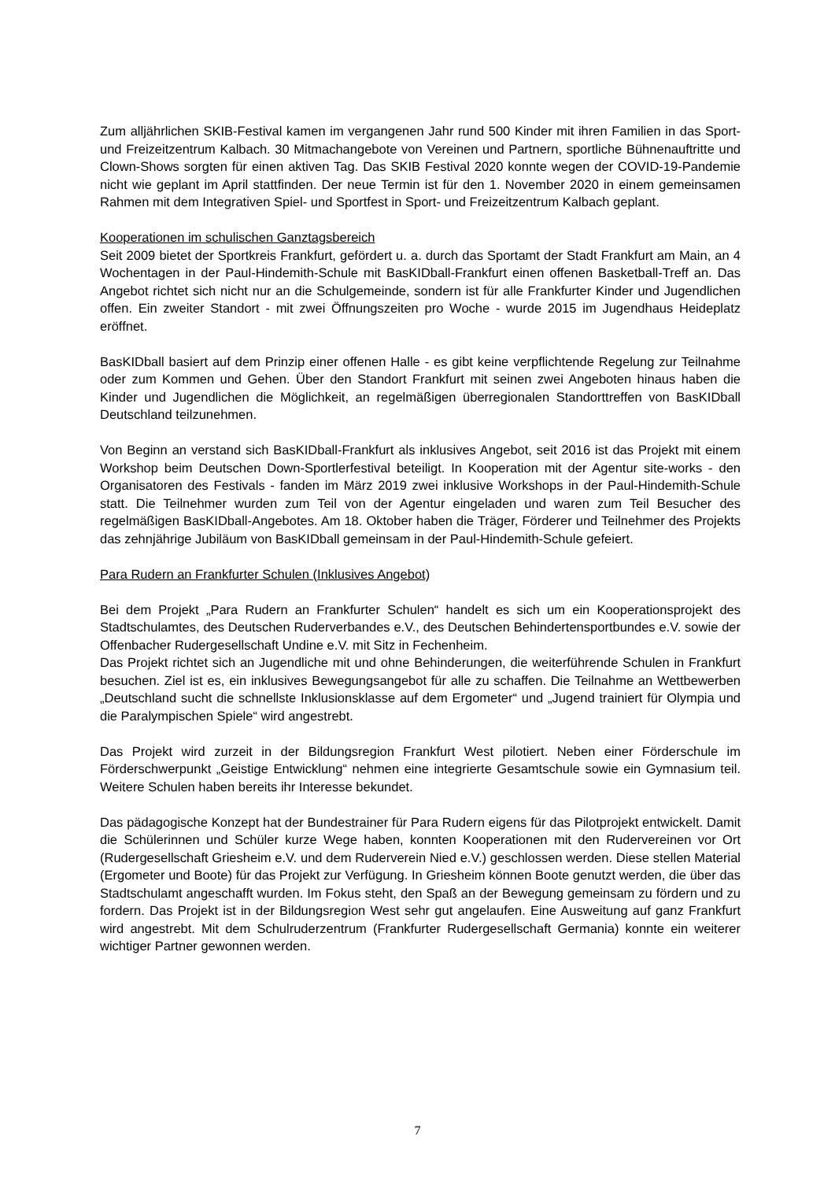Zum alljährlichen SKIB-Festival kamen im vergangenen Jahr rund 500 Kinder mit ihren Familien in das Sport- und Freizeitzentrum Kalbach. 30 Mitmachangebote von Vereinen und Partnern, sportliche Bühnenauftritte und Clown-Shows sorgten für einen aktiven Tag. Das SKIB Festival 2020 konnte wegen der COVID-19-Pandemie nicht wie geplant im April stattfinden. Der neue Termin ist für den 1. November 2020 in einem gemeinsamen Rahmen mit dem Integrativen Spiel- und Sportfest in Sport- und Freizeitzentrum Kalbach geplant.
Kooperationen im schulischen Ganztagsbereich
Seit 2009 bietet der Sportkreis Frankfurt, gefördert u. a. durch das Sportamt der Stadt Frankfurt am Main, an 4 Wochentagen in der Paul-Hindemith-Schule mit BasKIDball-Frankfurt einen offenen Basketball-Treff an. Das Angebot richtet sich nicht nur an die Schulgemeinde, sondern ist für alle Frankfurter Kinder und Jugendlichen offen. Ein zweiter Standort - mit zwei Öffnungszeiten pro Woche - wurde 2015 im Jugendhaus Heideplatz eröffnet.
BasKIDball basiert auf dem Prinzip einer offenen Halle - es gibt keine verpflichtende Regelung zur Teilnahme oder zum Kommen und Gehen. Über den Standort Frankfurt mit seinen zwei Angeboten hinaus haben die Kinder und Jugendlichen die Möglichkeit, an regelmäßigen überregionalen Standorttreffen von BasKIDball Deutschland teilzunehmen.
Von Beginn an verstand sich BasKIDball-Frankfurt als inklusives Angebot, seit 2016 ist das Projekt mit einem Workshop beim Deutschen Down-Sportlerfestival beteiligt. In Kooperation mit der Agentur site-works - den Organisatoren des Festivals - fanden im März 2019 zwei inklusive Workshops in der Paul-Hindemith-Schule statt. Die Teilnehmer wurden zum Teil von der Agentur eingeladen und waren zum Teil Besucher des regelmäßigen BasKIDball-Angebotes. Am 18. Oktober haben die Träger, Förderer und Teilnehmer des Projekts das zehnjährige Jubiläum von BasKIDball gemeinsam in der Paul-Hindemith-Schule gefeiert.
Para Rudern an Frankfurter Schulen (Inklusives Angebot)
Bei dem Projekt „Para Rudern an Frankfurter Schulen“ handelt es sich um ein Kooperationsprojekt des Stadtschulamtes, des Deutschen Ruderverbandes e.V., des Deutschen Behindertensportbundes e.V. sowie der Offenbacher Rudergesellschaft Undine e.V. mit Sitz in Fechenheim.
Das Projekt richtet sich an Jugendliche mit und ohne Behinderungen, die weiterführende Schulen in Frankfurt besuchen. Ziel ist es, ein inklusives Bewegungsangebot für alle zu schaffen. Die Teilnahme an Wettbewerben „Deutschland sucht die schnellste Inklusionsklasse auf dem Ergometer“ und „Jugend trainiert für Olympia und die Paralympischen Spiele“ wird angestrebt.
Das Projekt wird zurzeit in der Bildungsregion Frankfurt West pilotiert. Neben einer Förderschule im Förderschwerpunkt „Geistige Entwicklung“ nehmen eine integrierte Gesamtschule sowie ein Gymnasium teil. Weitere Schulen haben bereits ihr Interesse bekundet.
Das pädagogische Konzept hat der Bundestrainer für Para Rudern eigens für das Pilotprojekt entwickelt. Damit die Schülerinnen und Schüler kurze Wege haben, konnten Kooperationen mit den Rudervereinen vor Ort (Rudergesellschaft Griesheim e.V. und dem Ruderverein Nied e.V.) geschlossen werden. Diese stellen Material (Ergometer und Boote) für das Projekt zur Verfügung. In Griesheim können Boote genutzt werden, die über das Stadtschulamt angeschafft wurden. Im Fokus steht, den Spaß an der Bewegung gemeinsam zu fördern und zu fordern. Das Projekt ist in der Bildungsregion West sehr gut angelaufen. Eine Ausweitung auf ganz Frankfurt wird angestrebt. Mit dem Schulruderzentrum (Frankfurter Rudergesellschaft Germania) konnte ein weiterer wichtiger Partner gewonnen werden.
7